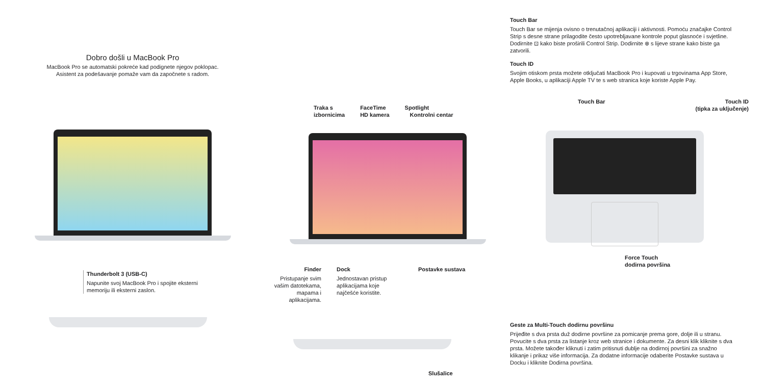Dobro došli u MacBook Pro
MacBook Pro se automatski pokreće kad podignete njegov poklopac.
Asistent za podešavanje pomaže vam da započnete s radom.
Thunderbolt 3 (USB-C)
Napunite svoj MacBook Pro i spojite eksterni memoriju ili eksterni zaslon.
Traka s
izbornicima
FaceTime
HD kamera
Spotlight
Kontrolni centar
Finder
Pristupanje svim vašim datotekama, mapama i aplikacijama.
Dock
Jednostavan pristup aplikacijama koje najčešće koristite.
Postavke sustava
Slušalice
Touch Bar
Touch Bar se mijenja ovisno o trenutačnoj aplikaciji i aktivnosti. Pomoću značajke Control Strip s desne strane prilagodite često upotrebljavane kontrole poput glasnoće i svjetline. Dodirnite ⊡ kako biste proširili Control Strip. Dodirnite ⊗ s lijeve strane kako biste ga zatvorili.
Touch ID
Svojim otiskom prsta možete otključati MacBook Pro i kupovati u trgovinama App Store, Apple Books, u aplikaciji Apple TV te s web stranica koje koriste Apple Pay.
Touch Bar Touch ID
(tipka za uključenje)
Force Touch
dodirna površina
Geste za Multi-Touch dodirnu površinu
Prijeđite s dva prsta duž dodirne površine za pomicanje prema gore, dolje ili u stranu. Povucite s dva prsta za listanje kroz web stranice i dokumente. Za desni klik kliknite s dva prsta. Možete također kliknuti i zatim pritisnuti dublje na dodirnoj površini za snažno klikanje i prikaz više informacija. Za dodatne informacije odaberite Postavke sustava u Docku i kliknite Dodirna površina.